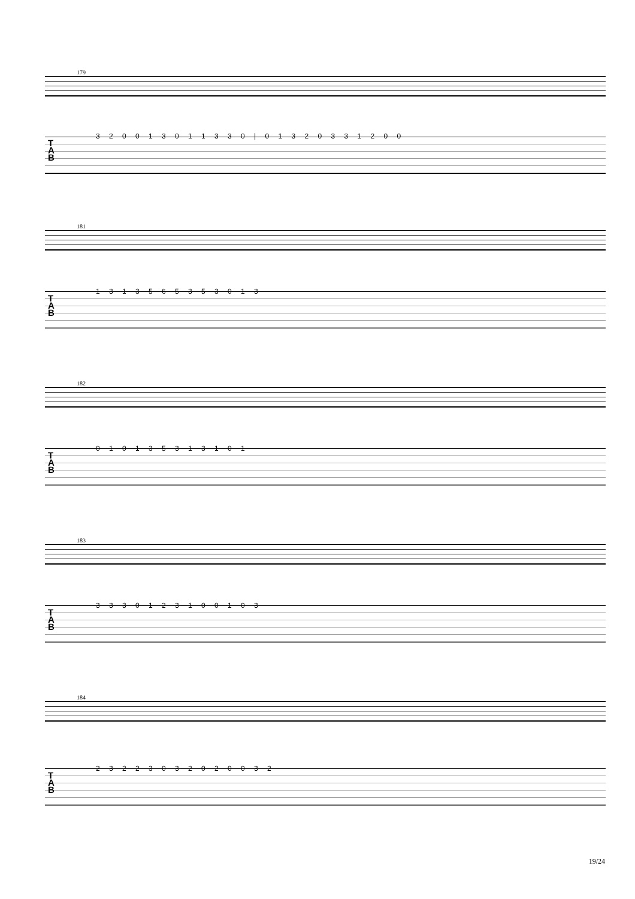179
T
A
B
3 2 0 0 1 3 0 1 1 3 3 0 | 0 1 3 2 0 3 3 1 2 0 0
181
T
A
B
1 3 1 3 5 6 5 3 5 3 0 1 3
182
T
A
B
0 1 0 1 3 5 3 1 3 1 0 1
183
T
A
B
3 3 3 0 1 2 3 1 0 0 1 0 3
184
T
A
B
2 3 2 2 3 0 3 2 0 2 0 0 3 2
19/24